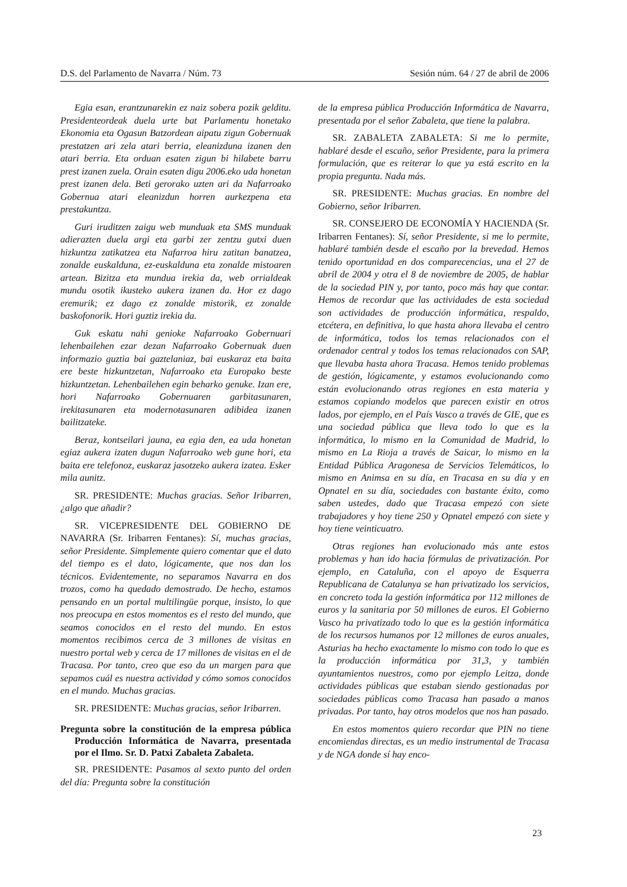D.S. del Parlamento de Navarra / Núm. 73 Sesión núm. 64 / 27 de abril de 2006
Egia esan, erantzunarekin ez naiz sobera pozik gelditu. Presidenteordeak duela urte bat Parlamentu honetako Ekonomia eta Ogasun Batzordean aipatu zigun Gobernuak prestatzen ari zela atari berria, eleanizduna izanen den atari berria. Eta orduan esaten zigun bi hilabete barru prest izanen zuela. Orain esaten digu 2006.eko uda honetan prest izanen dela. Beti gerorako uzten ari da Nafarroako Gobernua atari eleanizdun horren aurkezpena eta prestakuntza.
Guri iruditzen zaigu web munduak eta SMS munduak adierazten duela argi eta garbi zer zentzu gutxi duen hizkuntza zatikatzea eta Nafarroa hiru zatitan banatzea, zonalde euskalduna, ez-euskalduna eta zonalde mistoaren artean. Bizitza eta mundua irekia da, web orrialdeak mundu osotik ikusteko aukera izanen da. Hor ez dago eremurik; ez dago ez zonalde mistorik, ez zonalde baskofonorik. Hori guztiz irekia da.
Guk eskatu nahi genioke Nafarroako Gobernuari lehenbailehen ezar dezan Nafarroako Gobernuak duen informazio guztia bai gaztelaniaz, bai euskaraz eta baita ere beste hizkuntzetan, Nafarroako eta Europako beste hizkuntzetan. Lehenbailehen egin beharko genuke. Izan ere, hori Nafarroako Gobernuaren garbitasunaren, irekitasunaren eta modernotasunaren adibidea izanen bailitzateke.
Beraz, kontseilari jauna, ea egia den, ea uda honetan egiaz aukera izaten dugun Nafarroako web gune hori, eta baita ere telefonoz, euskaraz jasotzeko aukera izatea. Esker mila aunitz.
SR. PRESIDENTE: Muchas gracias. Señor Iribarren, ¿algo que añadir?
SR. VICEPRESIDENTE DEL GOBIERNO DE NAVARRA (Sr. Iribarren Fentanes): Sí, muchas gracias, señor Presidente. Simplemente quiero comentar que el dato del tiempo es el dato, lógicamente, que nos dan los técnicos. Evidentemente, no separamos Navarra en dos trozos, como ha quedado demostrado. De hecho, estamos pensando en un portal multilingüe porque, insisto, lo que nos preocupa en estos momentos es el resto del mundo, que seamos conocidos en el resto del mundo. En estos momentos recibimos cerca de 3 millones de visitas en nuestro portal web y cerca de 17 millones de visitas en el de Tracasa. Por tanto, creo que eso da un margen para que sepamos cuál es nuestra actividad y cómo somos conocidos en el mundo. Muchas gracias.
SR. PRESIDENTE: Muchas gracias, señor Iribarren.
Pregunta sobre la constitución de la empresa pública Producción Informática de Navarra, presentada por el Ilmo. Sr. D. Patxi Zabaleta Zabaleta.
SR. PRESIDENTE: Pasamos al sexto punto del orden del día: Pregunta sobre la constitución
de la empresa pública Producción Informática de Navarra, presentada por el señor Zabaleta, que tiene la palabra.
SR. ZABALETA ZABALETA: Si me lo permite, hablaré desde el escaño, señor Presidente, para la primera formulación, que es reiterar lo que ya está escrito en la propia pregunta. Nada más.
SR. PRESIDENTE: Muchas gracias. En nombre del Gobierno, señor Iribarren.
SR. CONSEJERO DE ECONOMÍA Y HACIENDA (Sr. Iribarren Fentanes): Sí, señor Presidente, si me lo permite, hablaré también desde el escaño por la brevedad. Hemos tenido oportunidad en dos comparecencias, una el 27 de abril de 2004 y otra el 8 de noviembre de 2005, de hablar de la sociedad PIN y, por tanto, poco más hay que contar. Hemos de recordar que las actividades de esta sociedad son actividades de producción informática, respaldo, etcétera, en definitiva, lo que hasta ahora llevaba el centro de informática, todos los temas relacionados con el ordenador central y todos los temas relacionados con SAP, que llevaba hasta ahora Tracasa. Hemos tenido problemas de gestión, lógicamente, y estamos evolucionando como están evolucionando otras regiones en esta materia y estamos copiando modelos que parecen existir en otros lados, por ejemplo, en el País Vasco a través de GIE, que es una sociedad pública que lleva todo lo que es la informática, lo mismo en la Comunidad de Madrid, lo mismo en La Rioja a través de Saicar, lo mismo en la Entidad Pública Aragonesa de Servicios Telemáticos, lo mismo en Animsa en su día, en Tracasa en su día y en Opnatel en su día, sociedades con bastante éxito, como saben ustedes, dado que Tracasa empezó con siete trabajadores y hoy tiene 250 y Opnatel empezó con siete y hoy tiene veinticuatro.
Otras regiones han evolucionado más ante estos problemas y han ido hacia fórmulas de privatización. Por ejemplo, en Cataluña, con el apoyo de Esquerra Republicana de Catalunya se han privatizado los servicios, en concreto toda la gestión informática por 112 millones de euros y la sanitaria por 50 millones de euros. El Gobierno Vasco ha privatizado todo lo que es la gestión informática de los recursos humanos por 12 millones de euros anuales, Asturias ha hecho exactamente lo mismo con todo lo que es la producción informática por 31,3, y también ayuntamientos nuestros, como por ejemplo Leitza, donde actividades públicas que estaban siendo gestionadas por sociedades públicas como Tracasa han pasado a manos privadas. Por tanto, hay otros modelos que nos han pasado.
En estos momentos quiero recordar que PIN no tiene encomiendas directas, es un medio instrumental de Tracasa y de NGA donde sí hay enco-
23